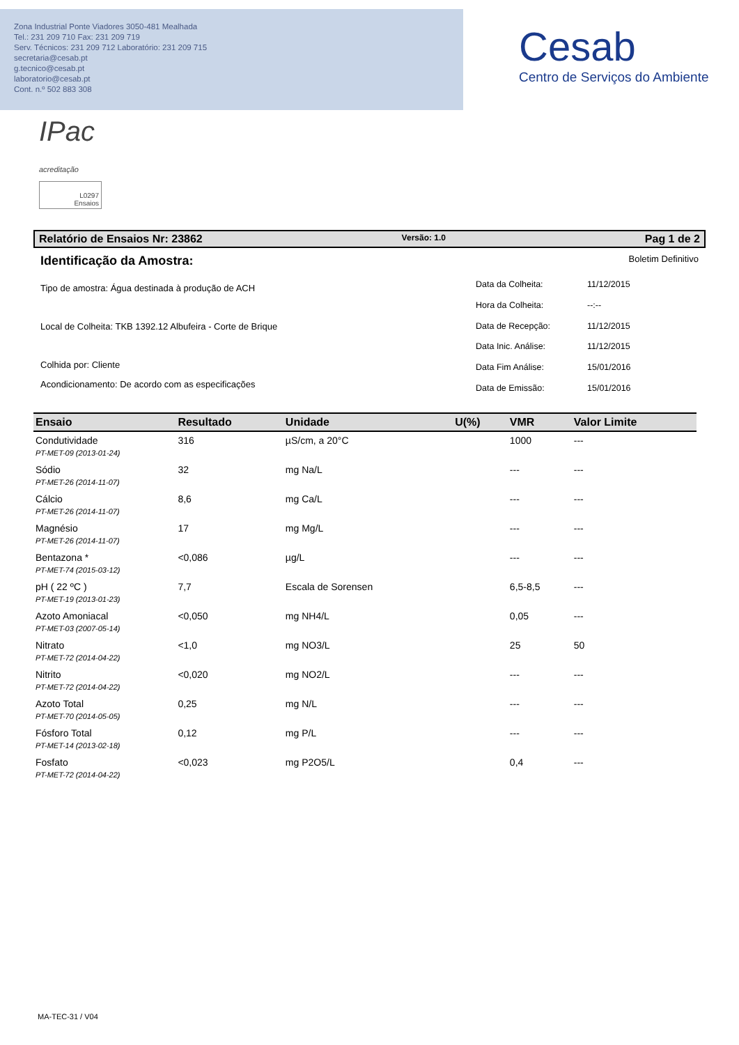Zona Industrial Ponte Viadores 3050-481 Mealhada
Tel.: 231 209 710 Fax: 231 209 719
Serv. Técnicos: 231 209 712 Laboratório: 231 209 715
secretaria@cesab.pt
g.tecnico@cesab.pt
laboratorio@cesab.pt
Cont. n.º 502 883 308
Cesab
Centro de Serviços do Ambiente
IPac
acreditação
L0297
Ensaios
Relatório de Ensaios Nr: 23862 Versão: 1.0 Pag 1 de 2
Identificação da Amostra: Boletim Definitivo
Tipo de amostra: Água destinada à produção de ACH
Local de Colheita: TKB 1392.12 Albufeira - Corte de Brique
Colhida por: Cliente
Acondicionamento: De acordo com as especificações
| Data da Colheita: | 11/12/2015 |
| Hora da Colheita: | --:-- |
| Data de Recepção: | 11/12/2015 |
| Data Inic. Análise: | 11/12/2015 |
| Data Fim Análise: | 15/01/2016 |
| Data de Emissão: | 15/01/2016 |
| Ensaio | Resultado | Unidade | U(%) | VMR | Valor Limite |
| --- | --- | --- | --- | --- | --- |
| Condutividade | 316 | µS/cm, a 20°C | | 1000 | --- |
| PT-MET-09 (2013-01-24) | | | | | |
| Sódio | 32 | mg Na/L | | --- | --- |
| PT-MET-26 (2014-11-07) | | | | | |
| Cálcio | 8,6 | mg Ca/L | | --- | --- |
| PT-MET-26 (2014-11-07) | | | | | |
| Magnésio | 17 | mg Mg/L | | --- | --- |
| PT-MET-26 (2014-11-07) | | | | | |
| Bentazona * | <0,086 | µg/L | | --- | --- |
| PT-MET-74 (2015-03-12) | | | | | |
| pH ( 22 ºC ) | 7,7 | Escala de Sorensen | | 6,5-8,5 | --- |
| PT-MET-19 (2013-01-23) | | | | | |
| Azoto Amoniacal | <0,050 | mg NH4/L | | 0,05 | --- |
| PT-MET-03 (2007-05-14) | | | | | |
| Nitrato | <1,0 | mg NO3/L | | 25 | 50 |
| PT-MET-72 (2014-04-22) | | | | | |
| Nitrito | <0,020 | mg NO2/L | | --- | --- |
| PT-MET-72 (2014-04-22) | | | | | |
| Azoto Total | 0,25 | mg N/L | | --- | --- |
| PT-MET-70 (2014-05-05) | | | | | |
| Fósforo Total | 0,12 | mg P/L | | --- | --- |
| PT-MET-14 (2013-02-18) | | | | | |
| Fosfato | <0,023 | mg P2O5/L | | 0,4 | --- |
| PT-MET-72 (2014-04-22) | | | | | |
MA-TEC-31 / V04